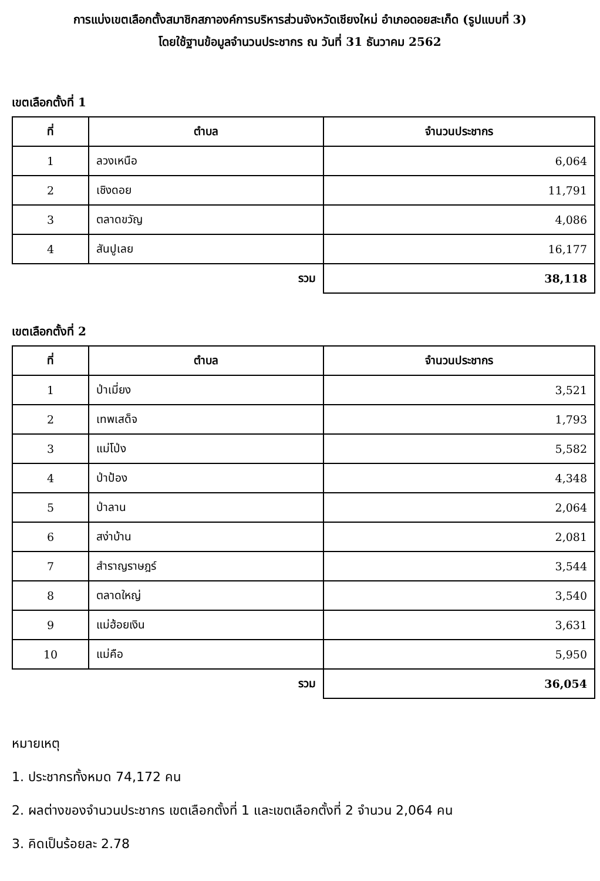การแบ่งเขตเลือกตั้งสมาชิกสภาองค์การบริหารส่วนจังหวัดเชียงใหม่ อำเภอดอยสะเก็ด (รูปแบบที่ 3)
โดยใช้ฐานข้อมูลจำนวนประชากร ณ วันที่ 31 ธันวาคม 2562
เขตเลือกตั้งที่ 1
| ที่ | ตำบล | จำนวนประชากร |
| --- | --- | --- |
| 1 | ลวงเหนือ | 6,064 |
| 2 | เชิงดอย | 11,791 |
| 3 | ตลาดขวัญ | 4,086 |
| 4 | สันปูเลย | 16,177 |
| | รวม | 38,118 |
เขตเลือกตั้งที่ 2
| ที่ | ตำบล | จำนวนประชากร |
| --- | --- | --- |
| 1 | ป่าเมี่ยง | 3,521 |
| 2 | เทพเสด็จ | 1,793 |
| 3 | แม่โป่ง | 5,582 |
| 4 | ป่าป้อง | 4,348 |
| 5 | ป่าลาน | 2,064 |
| 6 | สง่าบ้าน | 2,081 |
| 7 | สำราญราษฎร์ | 3,544 |
| 8 | ตลาดใหญ่ | 3,540 |
| 9 | แม่ฮ้อยเงิน | 3,631 |
| 10 | แม่คือ | 5,950 |
| | รวม | 36,054 |
หมายเหตุ
1. ประชากรทั้งหมด 74,172 คน
2. ผลต่างของจำนวนประชากร เขตเลือกตั้งที่ 1 และเขตเลือกตั้งที่ 2 จำนวน 2,064 คน
3. คิดเป็นร้อยละ 2.78